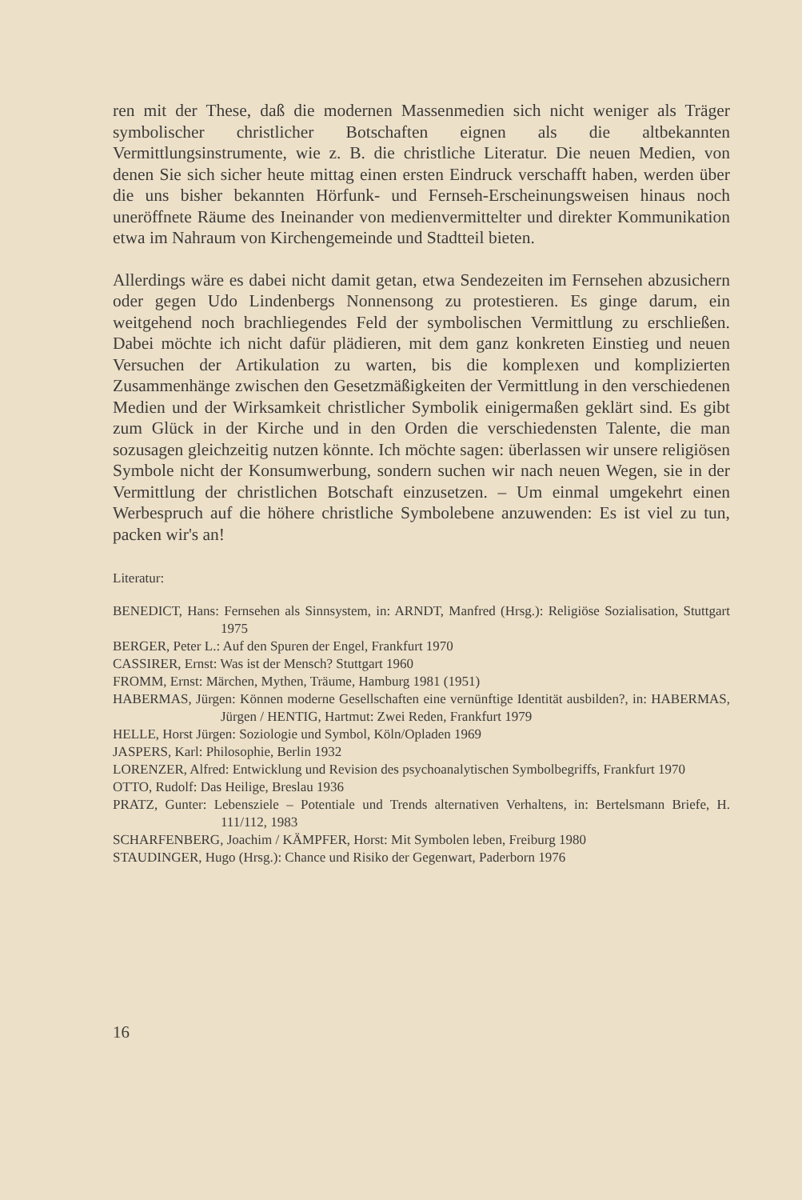ren mit der These, daß die modernen Massenmedien sich nicht weniger als Träger symbolischer christlicher Botschaften eignen als die altbekannten Vermittlungsinstrumente, wie z. B. die christliche Literatur. Die neuen Medien, von denen Sie sich sicher heute mittag einen ersten Eindruck verschafft haben, werden über die uns bisher bekannten Hörfunk- und Fernseh-Erscheinungsweisen hinaus noch uneröffnete Räume des Ineinander von medienvermittelter und direkter Kommunikation etwa im Nahraum von Kirchengemeinde und Stadtteil bieten.
Allerdings wäre es dabei nicht damit getan, etwa Sendezeiten im Fernsehen abzusichern oder gegen Udo Lindenbergs Nonnensong zu protestieren. Es ginge darum, ein weitgehend noch brachliegendes Feld der symbolischen Vermittlung zu erschließen. Dabei möchte ich nicht dafür plädieren, mit dem ganz konkreten Einstieg und neuen Versuchen der Artikulation zu warten, bis die komplexen und komplizierten Zusammenhänge zwischen den Gesetzmäßigkeiten der Vermittlung in den verschiedenen Medien und der Wirksamkeit christlicher Symbolik einigermaßen geklärt sind. Es gibt zum Glück in der Kirche und in den Orden die verschiedensten Talente, die man sozusagen gleichzeitig nutzen könnte. Ich möchte sagen: überlassen wir unsere religiösen Symbole nicht der Konsumwerbung, sondern suchen wir nach neuen Wegen, sie in der Vermittlung der christlichen Botschaft einzusetzen. – Um einmal umgekehrt einen Werbespruch auf die höhere christliche Symbolebene anzuwenden: Es ist viel zu tun, packen wir's an!
Literatur:
BENEDICT, Hans: Fernsehen als Sinnsystem, in: ARNDT, Manfred (Hrsg.): Religiöse Sozialisation, Stuttgart 1975
BERGER, Peter L.: Auf den Spuren der Engel, Frankfurt 1970
CASSIRER, Ernst: Was ist der Mensch? Stuttgart 1960
FROMM, Ernst: Märchen, Mythen, Träume, Hamburg 1981 (1951)
HABERMAS, Jürgen: Können moderne Gesellschaften eine vernünftige Identität ausbilden?, in: HABERMAS, Jürgen / HENTIG, Hartmut: Zwei Reden, Frankfurt 1979
HELLE, Horst Jürgen: Soziologie und Symbol, Köln/Opladen 1969
JASPERS, Karl: Philosophie, Berlin 1932
LORENZER, Alfred: Entwicklung und Revision des psychoanalytischen Symbolbegriffs, Frankfurt 1970
OTTO, Rudolf: Das Heilige, Breslau 1936
PRATZ, Gunter: Lebensziele – Potentiale und Trends alternativen Verhaltens, in: Bertelsmann Briefe, H. 111/112, 1983
SCHARFENBERG, Joachim / KÄMPFER, Horst: Mit Symbolen leben, Freiburg 1980
STAUDINGER, Hugo (Hrsg.): Chance und Risiko der Gegenwart, Paderborn 1976
16